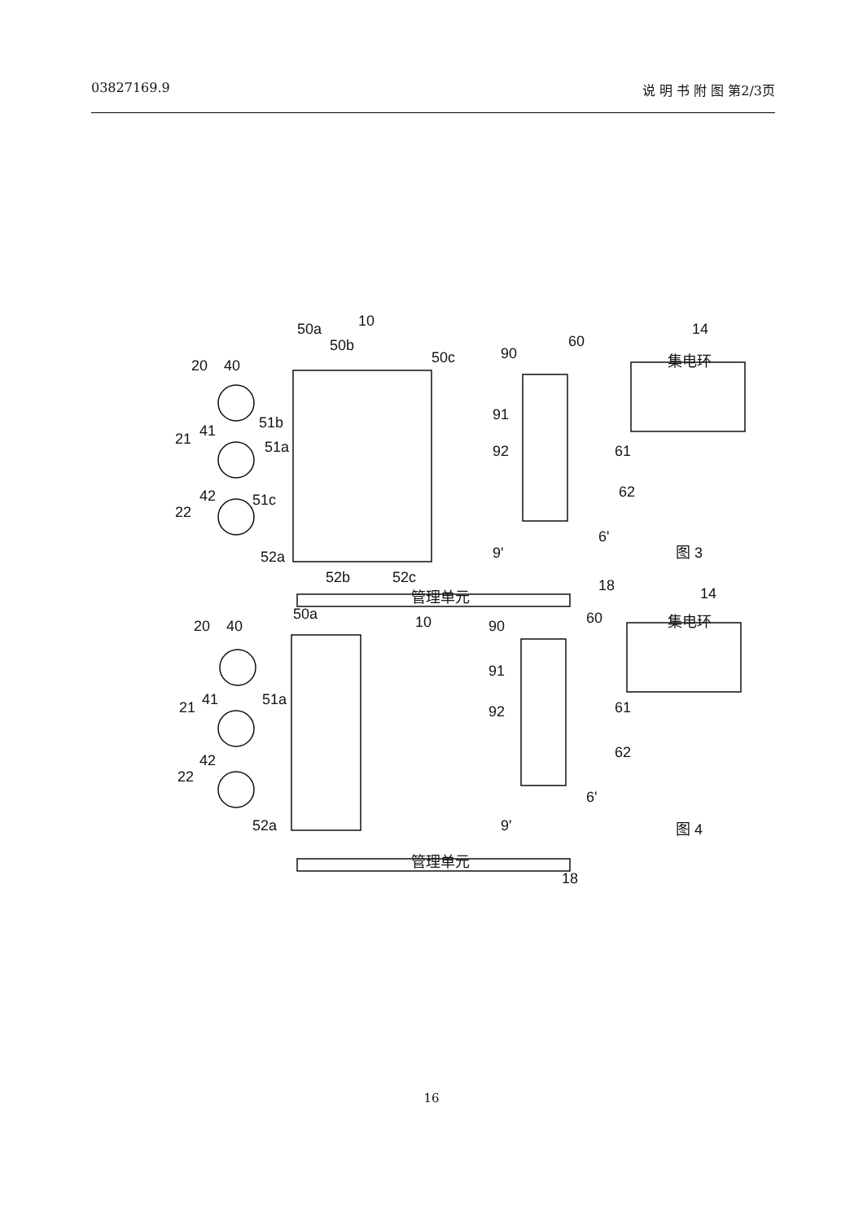03827169.9 说 明 书 附 图 第2/3页
50a
10
50b
50c
90
60
14
20
40
51b
21
41
51a
91
92
61
62
51c
42
22
52a
52b
52c
9'
6'
图 3
18
20
40
50a
10
90
60
14
21
41
51a
91
92
61
62
42
22
52a
9'
6'
图 4
18
集电环
集电环
管理单元
管理单元
16